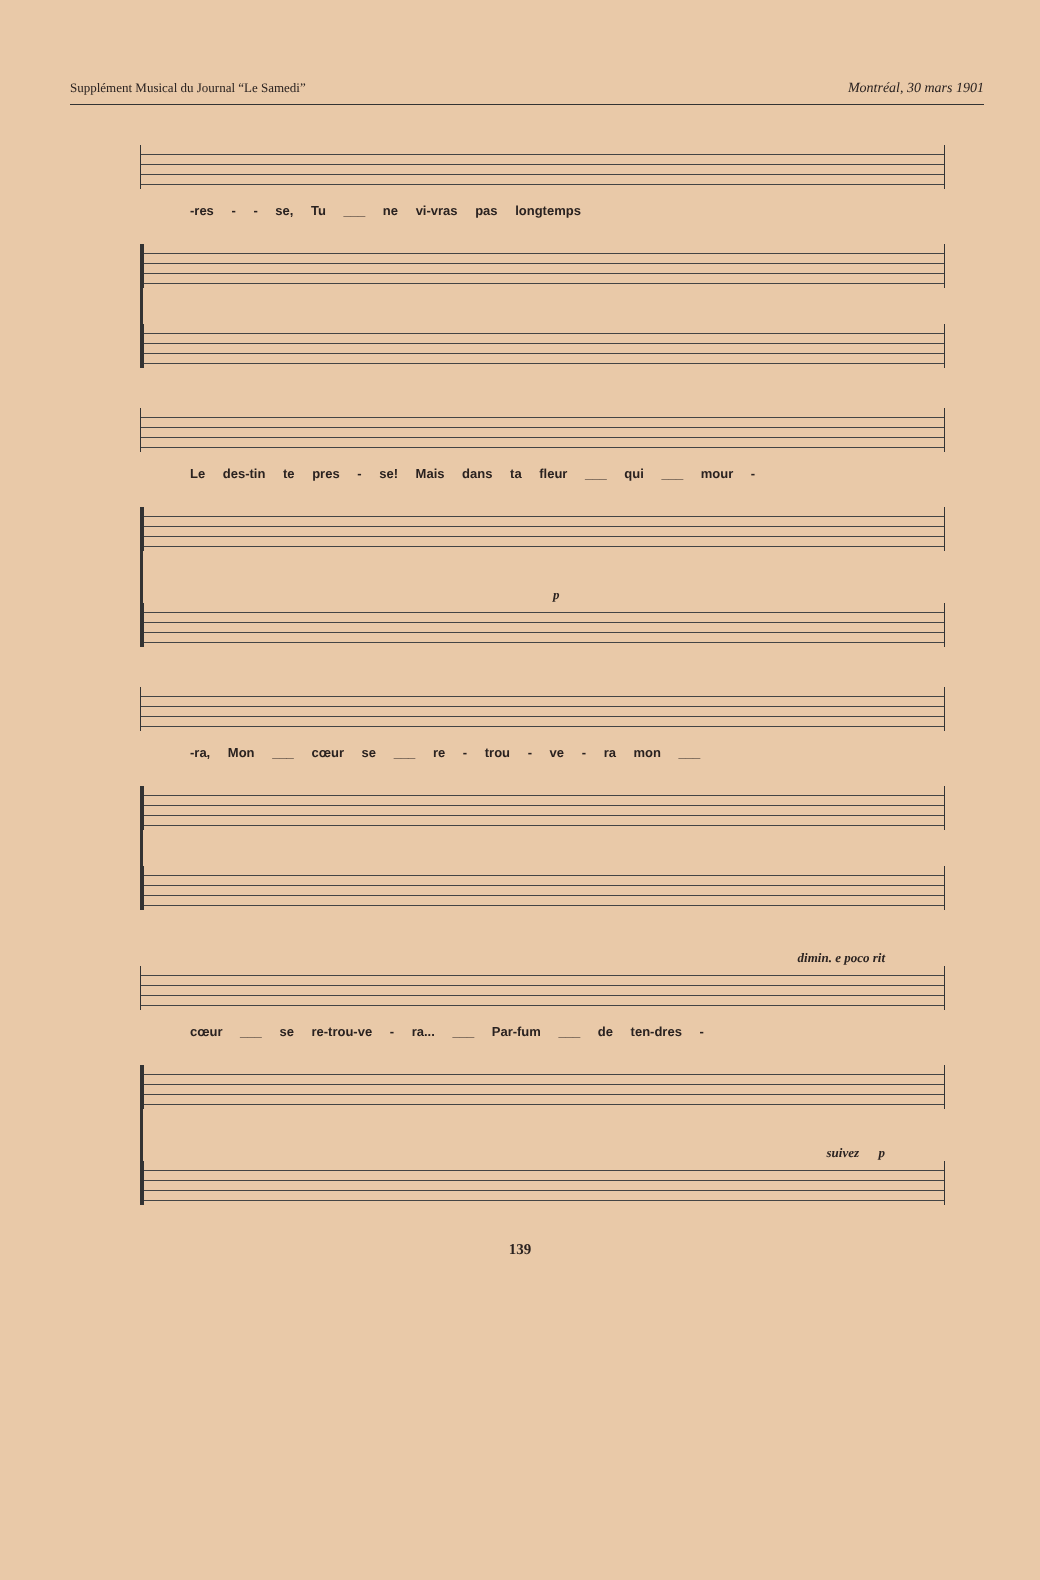Supplément Musical du Journal “Le Samedi” Montréal, 30 mars 1901
-res - - se, Tu ___ ne vi-vras pas longtemps
Le des-tin te pres - se! Mais dans ta fleur ___ qui ___ mour -
p
-ra, Mon ___ cœur se ___ re - trou - ve - ra mon ___
dimin. e poco rit
cœur ___ se re-trou-ve - ra... ___ Par-fum ___ de ten-dres -
suivez p
139